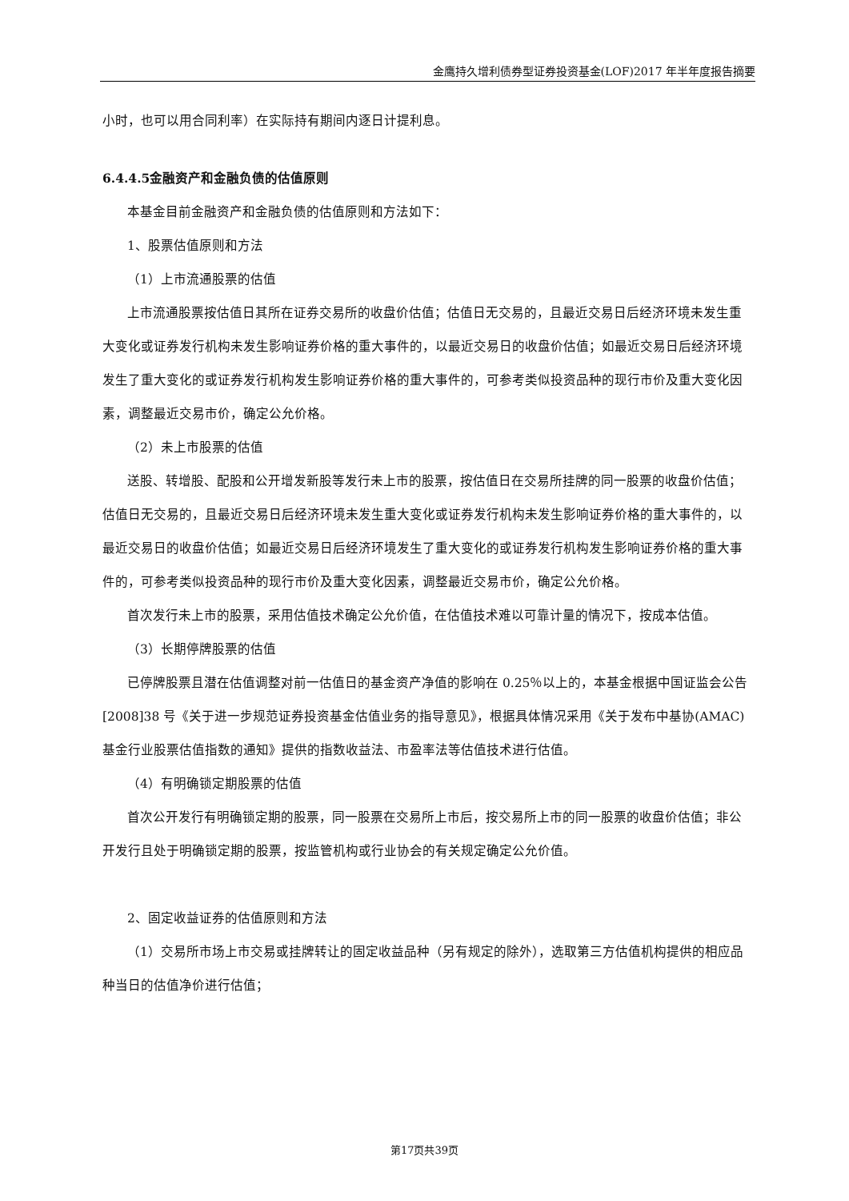金鹰持久增利债券型证券投资基金(LOF)2017 年半年度报告摘要
小时，也可以用合同利率）在实际持有期间内逐日计提利息。
6.4.4.5金融资产和金融负债的估值原则
本基金目前金融资产和金融负债的估值原则和方法如下：
1、股票估值原则和方法
（1）上市流通股票的估值
上市流通股票按估值日其所在证券交易所的收盘价估值；估值日无交易的，且最近交易日后经济环境未发生重大变化或证券发行机构未发生影响证券价格的重大事件的，以最近交易日的收盘价估值；如最近交易日后经济环境发生了重大变化的或证券发行机构发生影响证券价格的重大事件的，可参考类似投资品种的现行市价及重大变化因素，调整最近交易市价，确定公允价格。
（2）未上市股票的估值
送股、转增股、配股和公开增发新股等发行未上市的股票，按估值日在交易所挂牌的同一股票的收盘价估值；估值日无交易的，且最近交易日后经济环境未发生重大变化或证券发行机构未发生影响证券价格的重大事件的，以最近交易日的收盘价估值；如最近交易日后经济环境发生了重大变化的或证券发行机构发生影响证券价格的重大事件的，可参考类似投资品种的现行市价及重大变化因素，调整最近交易市价，确定公允价格。
首次发行未上市的股票，采用估值技术确定公允价值，在估值技术难以可靠计量的情况下，按成本估值。
（3）长期停牌股票的估值
已停牌股票且潜在估值调整对前一估值日的基金资产净值的影响在 0.25％以上的，本基金根据中国证监会公告[2008]38 号《关于进一步规范证券投资基金估值业务的指导意见》，根据具体情况采用《关于发布中基协(AMAC)基金行业股票估值指数的通知》提供的指数收益法、市盈率法等估值技术进行估值。
（4）有明确锁定期股票的估值
首次公开发行有明确锁定期的股票，同一股票在交易所上市后，按交易所上市的同一股票的收盘价估值；非公开发行且处于明确锁定期的股票，按监管机构或行业协会的有关规定确定公允价值。
2、固定收益证券的估值原则和方法
（1）交易所市场上市交易或挂牌转让的固定收益品种（另有规定的除外），选取第三方估值机构提供的相应品种当日的估值净价进行估值；
第17页共39页